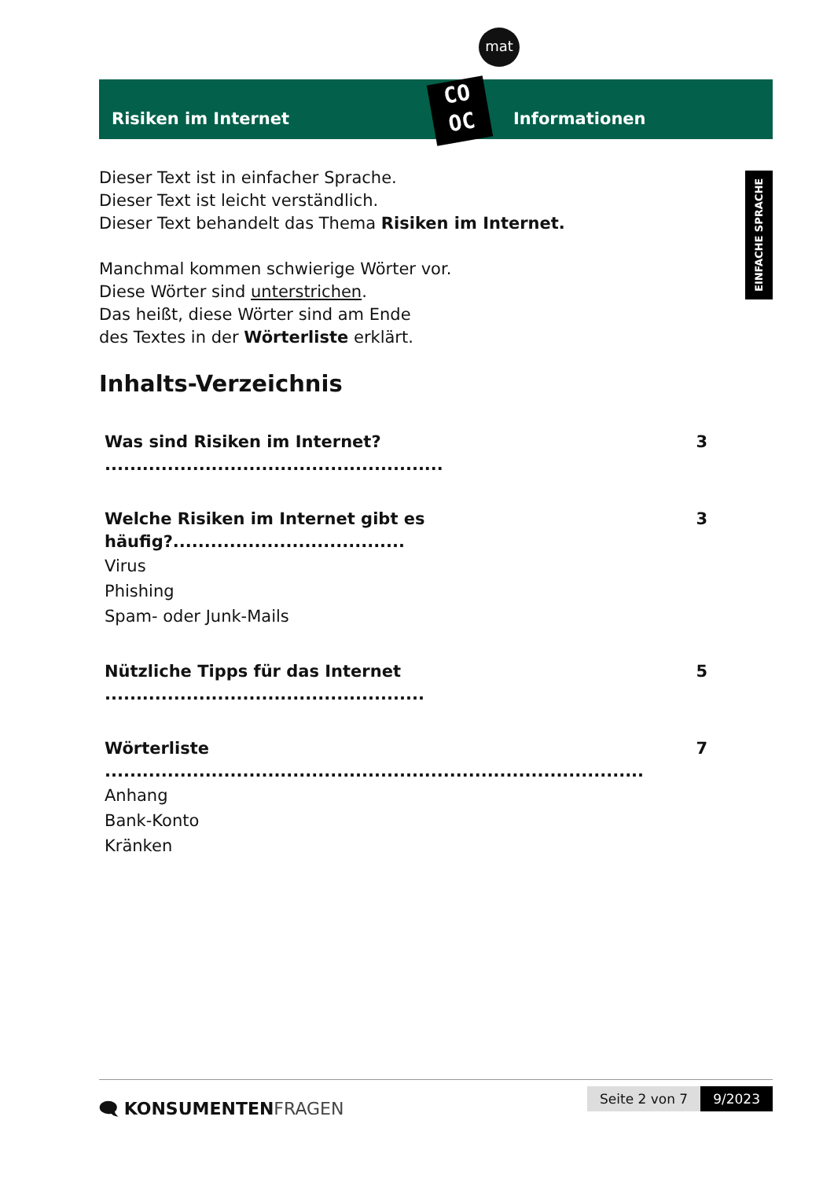mat
Risiken im Internet Informationen
CO
OC
EINFACHE SPRACHE
Dieser Text ist in einfacher Sprache.
Dieser Text ist leicht verständlich.
Dieser Text behandelt das Thema Risiken im Internet.
Manchmal kommen schwierige Wörter vor.
Diese Wörter sind unterstrichen.
Das heißt, diese Wörter sind am Ende
des Textes in der Wörterliste erklärt.
Inhalts-Verzeichnis
Was sind Risiken im Internet? ...................................................... 3
Welche Risiken im Internet gibt es häufig?..................................... 3
Virus
Phishing
Spam- oder Junk-Mails
Nützliche Tipps für das Internet ................................................... 5
Wörterliste ...................................................................................... 7
Anhang
Bank-Konto
Kränken
🗨 KONSUMENTENFRAGEN
Seite 2 von 7 9/2023